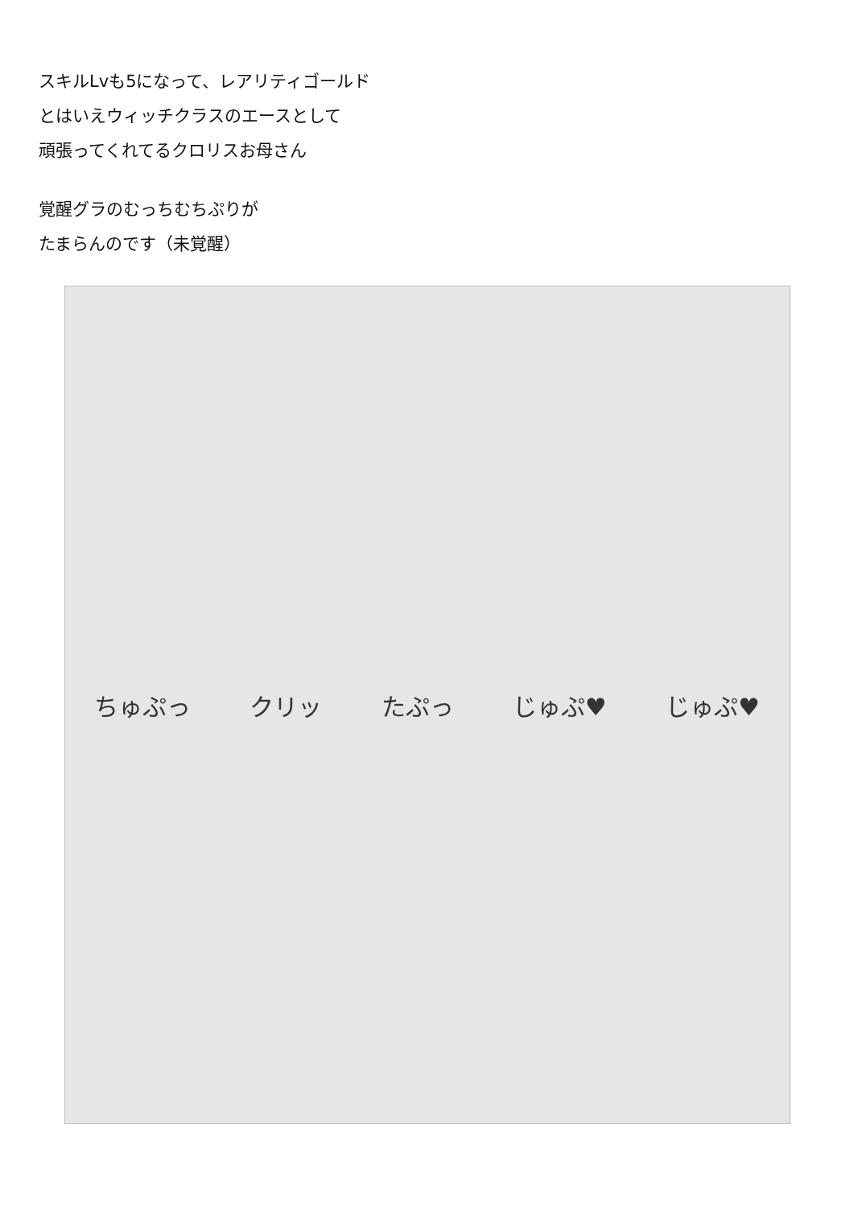スキルLvも5になって、レアリティゴールド
とはいえウィッチクラスのエースとして
頑張ってくれてるクロリスお母さん
覚醒グラのむっちむちぷりが
たまらんのです（未覚醒）
ちゅぷっ クリッ たぷっ じゅぷ♥ じゅぷ♥